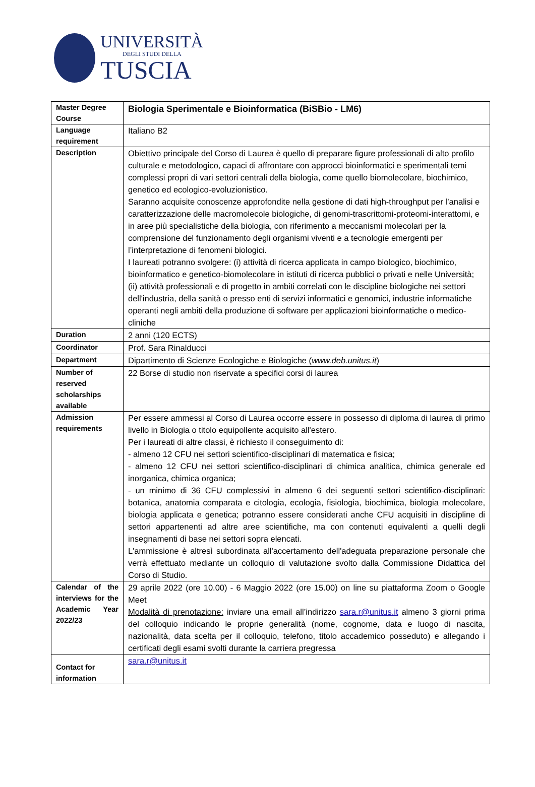UNIVERSITÀ
DEGLI STUDI DELLA
TUSCIA
| Master Degree Course | Biologia Sperimentale e Bioinformatica (BiSBio - LM6) |
| Language requirement | Italiano B2 |
| Description | Obiettivo principale del Corso di Laurea è quello di preparare figure professionali di alto profilo culturale e metodologico, capaci di affrontare con approcci bioinformatici e sperimentali temi complessi propri di vari settori centrali della biologia, come quello biomolecolare, biochimico, genetico ed ecologico-evoluzionistico. Saranno acquisite conoscenze approfondite nella gestione di dati high-throughput per l’analisi e caratterizzazione delle macromolecole biologiche, di genomi-trascrittomi-proteomi-interattomi, e in aree più specialistiche della biologia, con riferimento a meccanismi molecolari per la comprensione del funzionamento degli organismi viventi e a tecnologie emergenti per l’interpretazione di fenomeni biologici. I laureati potranno svolgere: (i) attività di ricerca applicata in campo biologico, biochimico, bioinformatico e genetico-biomolecolare in istituti di ricerca pubblici o privati e nelle Università; (ii) attività professionali e di progetto in ambiti correlati con le discipline biologiche nei settori dell'industria, della sanità o presso enti di servizi informatici e genomici, industrie informatiche operanti negli ambiti della produzione di software per applicazioni bioinformatiche o medico-cliniche |
| Duration | 2 anni (120 ECTS) |
| Coordinator | Prof. Sara Rinalducci |
| Department | Dipartimento di Scienze Ecologiche e Biologiche ( www.deb.unitus.it ) |
| Number of reserved scholarships available | 22 Borse di studio non riservate a specifici corsi di laurea |
| Admission requirements | Per essere ammessi al Corso di Laurea occorre essere in possesso di diploma di laurea di primo livello in Biologia o titolo equipollente acquisito all'estero. Per i laureati di altre classi, è richiesto il conseguimento di: - almeno 12 CFU nei settori scientifico-disciplinari di matematica e fisica; - almeno 12 CFU nei settori scientifico-disciplinari di chimica analitica, chimica generale ed inorganica, chimica organica; - un minimo di 36 CFU complessivi in almeno 6 dei seguenti settori scientifico-disciplinari: botanica, anatomia comparata e citologia, ecologia, fisiologia, biochimica, biologia molecolare, biologia applicata e genetica; potranno essere considerati anche CFU acquisiti in discipline di settori appartenenti ad altre aree scientifiche, ma con contenuti equivalenti a quelli degli insegnamenti di base nei settori sopra elencati. L'ammissione è altresì subordinata all'accertamento dell'adeguata preparazione personale che verrà effettuato mediante un colloquio di valutazione svolto dalla Commissione Didattica del Corso di Studio. |
| Calendar of the interviews for the Academic Year 2022/23 | 29 aprile 2022 (ore 10.00) - 6 Maggio 2022 (ore 15.00) on line su piattaforma Zoom o Google Meet Modalità di prenotazione: inviare una email all’indirizzo sara.r@unitus.it almeno 3 giorni prima del colloquio indicando le proprie generalità (nome, cognome, data e luogo di nascita, nazionalità, data scelta per il colloquio, telefono, titolo accademico posseduto) e allegando i certificati degli esami svolti durante la carriera pregressa |
| Contact for information | sara.r@unitus.it |